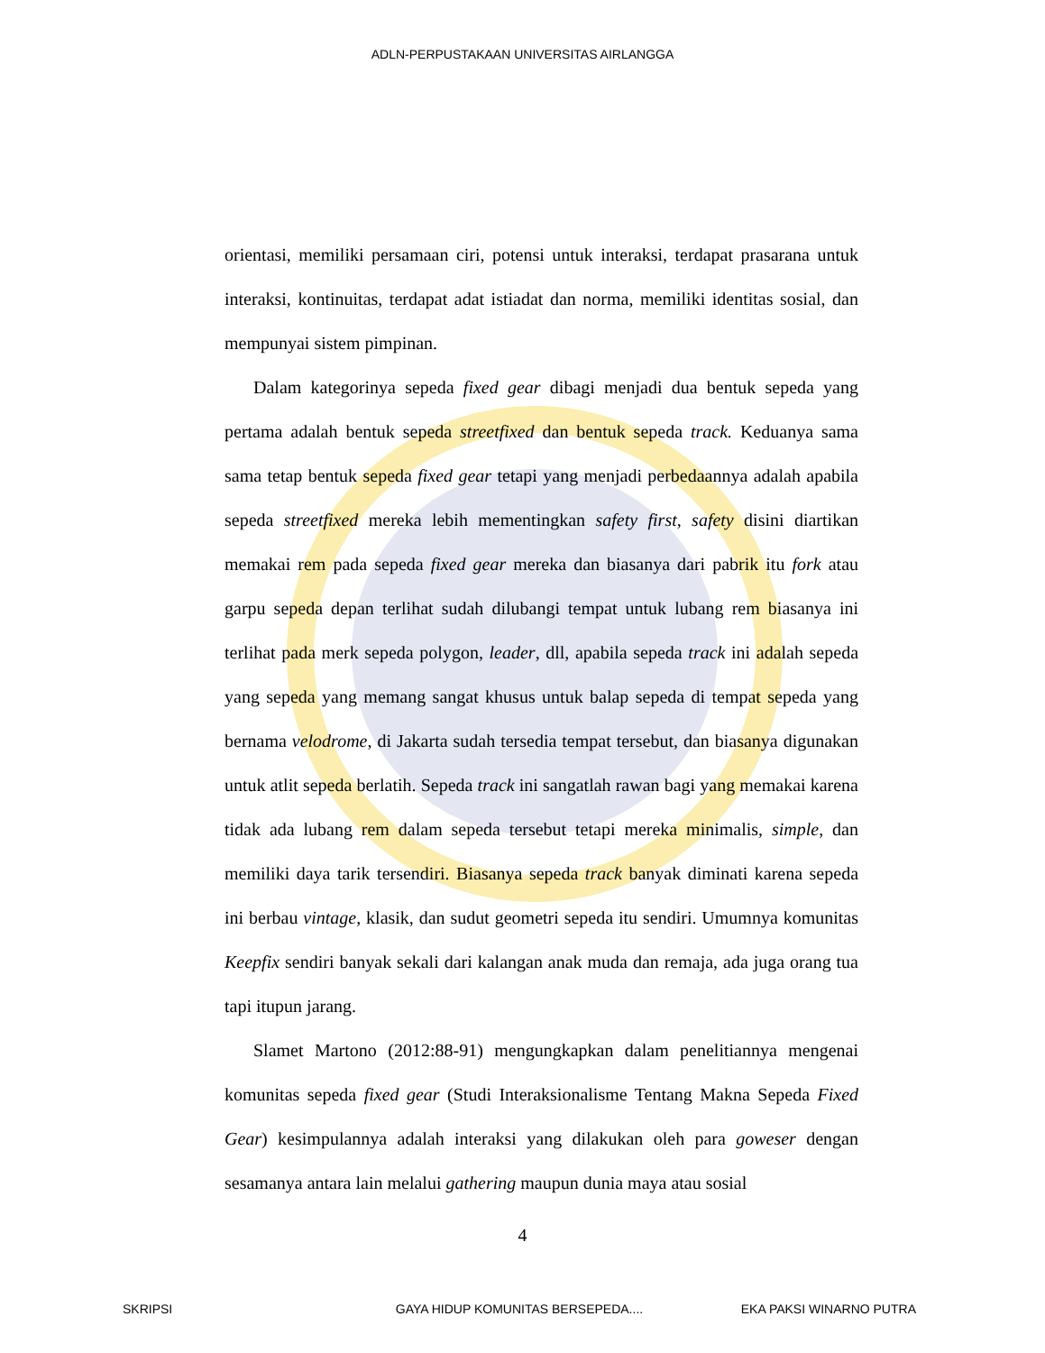ADLN-PERPUSTAKAAN UNIVERSITAS AIRLANGGA
orientasi, memiliki persamaan ciri, potensi untuk interaksi, terdapat prasarana untuk interaksi, kontinuitas, terdapat adat istiadat dan norma, memiliki identitas sosial, dan mempunyai sistem pimpinan.
Dalam kategorinya sepeda fixed gear dibagi menjadi dua bentuk sepeda yang pertama adalah bentuk sepeda streetfixed dan bentuk sepeda track. Keduanya sama sama tetap bentuk sepeda fixed gear tetapi yang menjadi perbedaannya adalah apabila sepeda streetfixed mereka lebih mementingkan safety first, safety disini diartikan memakai rem pada sepeda fixed gear mereka dan biasanya dari pabrik itu fork atau garpu sepeda depan terlihat sudah dilubangi tempat untuk lubang rem biasanya ini terlihat pada merk sepeda polygon, leader, dll, apabila sepeda track ini adalah sepeda yang sepeda yang memang sangat khusus untuk balap sepeda di tempat sepeda yang bernama velodrome, di Jakarta sudah tersedia tempat tersebut, dan biasanya digunakan untuk atlit sepeda berlatih. Sepeda track ini sangatlah rawan bagi yang memakai karena tidak ada lubang rem dalam sepeda tersebut tetapi mereka minimalis, simple, dan memiliki daya tarik tersendiri. Biasanya sepeda track banyak diminati karena sepeda ini berbau vintage, klasik, dan sudut geometri sepeda itu sendiri. Umumnya komunitas Keepfix sendiri banyak sekali dari kalangan anak muda dan remaja, ada juga orang tua tapi itupun jarang.
Slamet Martono (2012:88-91) mengungkapkan dalam penelitiannya mengenai komunitas sepeda fixed gear (Studi Interaksionalisme Tentang Makna Sepeda Fixed Gear) kesimpulannya adalah interaksi yang dilakukan oleh para goweser dengan sesamanya antara lain melalui gathering maupun dunia maya atau sosial
4
SKRIPSI GAYA HIDUP KOMUNITAS BERSEPEDA.... EKA PAKSI WINARNO PUTRA